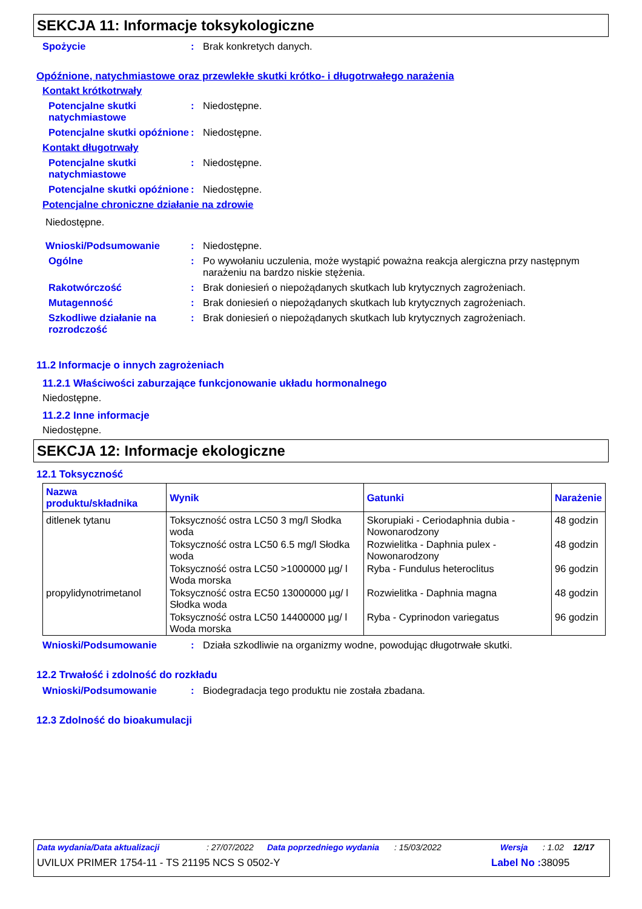SEKCJA 11: Informacje toksykologiczne
Spożycie : Brak konkretych danych.
Opóźnione, natychmiastowe oraz przewlekłe skutki krótko- i długotrwałego narażenia
Kontakt krótkotrwały
Potencjalne skutki natychmiastowe
: Niedostępne.
Potencjalne skutki opóźnione
: Niedostępne.
Kontakt długotrwały
Potencjalne skutki natychmiastowe
: Niedostępne.
Potencjalne skutki opóźnione
: Niedostępne.
Potencjalne chroniczne działanie na zdrowie
Niedostępne.
Wnioski/Podsumowanie : Niedostępne.
Ogólne : Po wywołaniu uczulenia, może wystąpić poważna reakcja alergiczna przy następnym narażeniu na bardzo niskie stężenia.
Rakotwórczość : Brak doniesień o niepożądanych skutkach lub krytycznych zagrożeniach.
Mutagenność : Brak doniesień o niepożądanych skutkach lub krytycznych zagrożeniach.
Szkodliwe działanie na rozrodczość
: Brak doniesień o niepożądanych skutkach lub krytycznych zagrożeniach.
11.2 Informacje o innych zagrożeniach
11.2.1 Właściwości zaburzające funkcjonowanie układu hormonalnego
Niedostępne.
11.2.2 Inne informacje
Niedostępne.
SEKCJA 12: Informacje ekologiczne
12.1 Toksyczność
| Nazwa produktu/składnika | Wynik | Gatunki | Narażenie |
| --- | --- | --- | --- |
| ditlenek tytanu | Toksyczność ostra LC50 3 mg/l Słodka woda | Skorupiaki - Ceriodaphnia dubia - Nowonarodzony | 48 godzin |
| | Toksyczność ostra LC50 6.5 mg/l Słodka woda | Rozwielitka - Daphnia pulex - Nowonarodzony | 48 godzin |
| | Toksyczność ostra LC50 >1000000 µg/ l Woda morska | Ryba - Fundulus heteroclitus | 96 godzin |
| propylidynotrimetanol | Toksyczność ostra EC50 13000000 µg/ l Słodka woda | Rozwielitka - Daphnia magna | 48 godzin |
| | Toksyczność ostra LC50 14400000 µg/ l Woda morska | Ryba - Cyprinodon variegatus | 96 godzin |
Wnioski/Podsumowanie : Działa szkodliwie na organizmy wodne, powodując długotrwałe skutki.
12.2 Trwałość i zdolność do rozkładu
Wnioski/Podsumowanie : Biodegradacja tego produktu nie została zbadana.
12.3 Zdolność do bioakumulacji
Data wydania/Data aktualizacji: 27/07/2022 Data poprzedniego wydania: 15/03/2022 Wersja: 1.02 12/17
UVILUX PRIMER 1754-11 - TS 21195 NCS S 0502-Y Label No : 38095